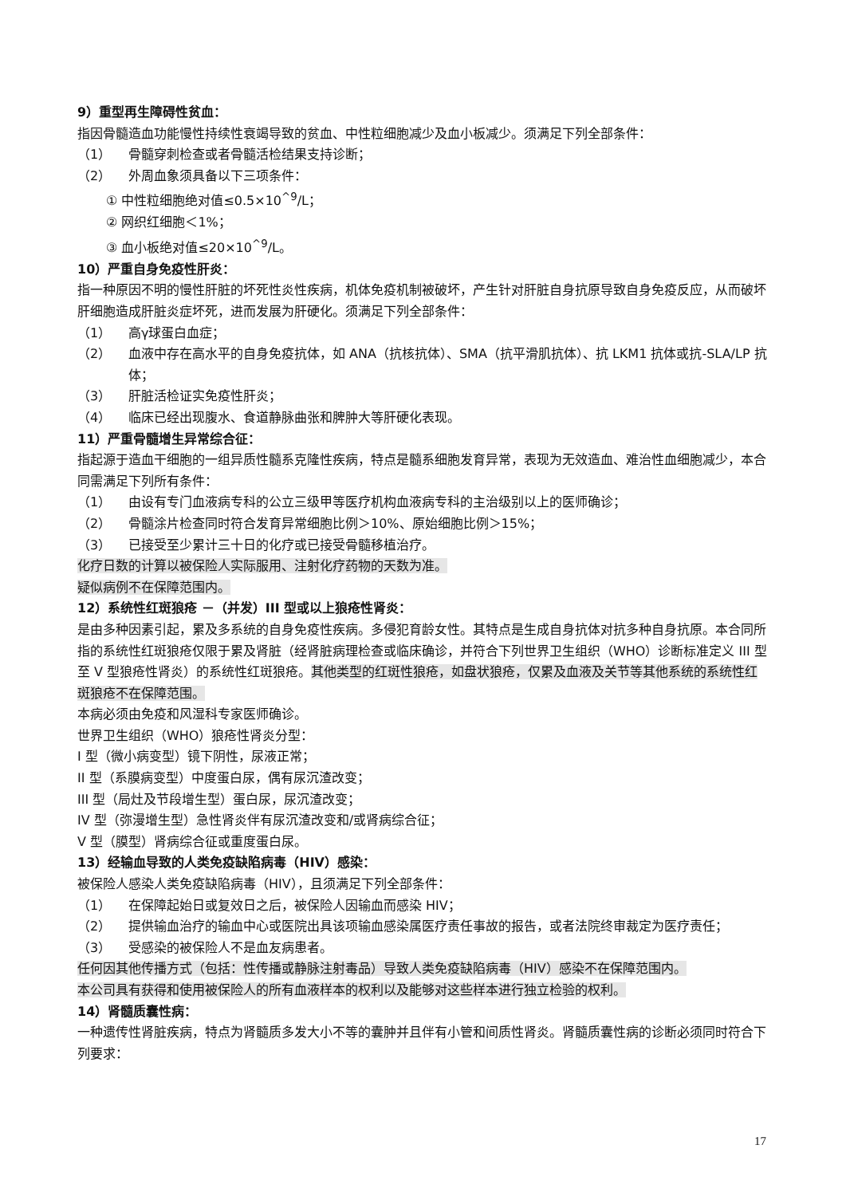9）重型再生障碍性贫血：
指因骨髓造血功能慢性持续性衰竭导致的贫血、中性粒细胞减少及血小板减少。须满足下列全部条件：
（1） 骨髓穿刺检查或者骨髓活检结果支持诊断；
（2） 外周血象须具备以下三项条件：
① 中性粒细胞绝对值≤0.5×10<sup>^9</sup>/L；
② 网织红细胞＜1%；
③ 血小板绝对值≤20×10<sup>^9</sup>/L。
10）严重自身免疫性肝炎：
指一种原因不明的慢性肝脏的坏死性炎性疾病，机体免疫机制被破坏，产生针对肝脏自身抗原导致自身免疫反应，从而破坏肝细胞造成肝脏炎症坏死，进而发展为肝硬化。须满足下列全部条件：
（1） 高γ球蛋白血症；
（2） 血液中存在高水平的自身免疫抗体，如 ANA（抗核抗体）、SMA（抗平滑肌抗体）、抗 LKM1 抗体或抗-SLA/LP 抗体；
（3） 肝脏活检证实免疫性肝炎；
（4） 临床已经出现腹水、食道静脉曲张和脾肿大等肝硬化表现。
11）严重骨髓增生异常综合征：
指起源于造血干细胞的一组异质性髓系克隆性疾病，特点是髓系细胞发育异常，表现为无效造血、难治性血细胞减少，本合同需满足下列所有条件：
（1） 由设有专门血液病专科的公立三级甲等医疗机构血液病专科的主治级别以上的医师确诊；
（2） 骨髓涂片检查同时符合发育异常细胞比例＞10%、原始细胞比例＞15%；
（3） 已接受至少累计三十日的化疗或已接受骨髓移植治疗。
化疗日数的计算以被保险人实际服用、注射化疗药物的天数为准。
疑似病例不在保障范围内。
12）系统性红斑狼疮 －（并发）III 型或以上狼疮性肾炎：
是由多种因素引起，累及多系统的自身免疫性疾病。多侵犯育龄女性。其特点是生成自身抗体对抗多种自身抗原。本合同所指的系统性红斑狼疮仅限于累及肾脏（经肾脏病理检查或临床确诊，并符合下列世界卫生组织（WHO）诊断标准定义 III 型至 V 型狼疮性肾炎）的系统性红斑狼疮。其他类型的红斑性狼疮，如盘状狼疮，仅累及血液及关节等其他系统的系统性红斑狼疮不在保障范围。
本病必须由免疫和风湿科专家医师确诊。
世界卫生组织（WHO）狼疮性肾炎分型：
I 型（微小病变型）镜下阴性，尿液正常；
II 型（系膜病变型）中度蛋白尿，偶有尿沉渣改变；
III 型（局灶及节段增生型）蛋白尿，尿沉渣改变；
IV 型（弥漫增生型）急性肾炎伴有尿沉渣改变和/或肾病综合征；
V 型（膜型）肾病综合征或重度蛋白尿。
13）经输血导致的人类免疫缺陷病毒（HIV）感染：
被保险人感染人类免疫缺陷病毒（HIV），且须满足下列全部条件：
（1） 在保障起始日或复效日之后，被保险人因输血而感染 HIV；
（2） 提供输血治疗的输血中心或医院出具该项输血感染属医疗责任事故的报告，或者法院终审裁定为医疗责任；
（3） 受感染的被保险人不是血友病患者。
任何因其他传播方式（包括：性传播或静脉注射毒品）导致人类免疫缺陷病毒（HIV）感染不在保障范围内。
本公司具有获得和使用被保险人的所有血液样本的权利以及能够对这些样本进行独立检验的权利。
14）肾髓质囊性病：
一种遗传性肾脏疾病，特点为肾髓质多发大小不等的囊肿并且伴有小管和间质性肾炎。肾髓质囊性病的诊断必须同时符合下列要求：
17